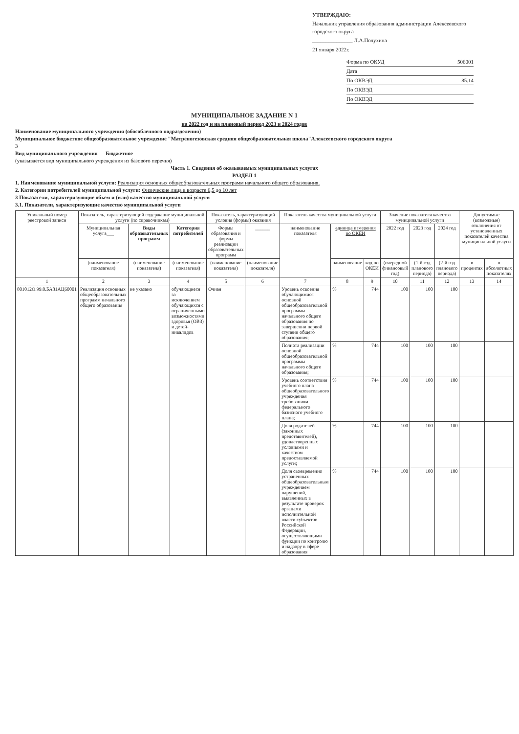УТВЕРЖДАЮ:
Начальник управления образования администрации Алексеевского городского округа
_______________ Л.А.Полухина
21 января 2022г.
Форма по ОКУД 506001
Дата
По ОКВЭД 85.14
По ОКВЭД
По ОКВЭД
МУНИЦИПАЛЬНОЕ ЗАДАНИЕ N 1
на 2022 год и на плановый период 2023 и 2024 годов
Наименование муниципального учреждения (обособленного подразделения)
Муниципальное бюджетное общеобразовательное учреждение "Матреногезовская средняя общеобразовательная школа"Алексеевского городского округа
3
Вид муниципального учреждения Бюджетное
(указывается вид муниципального учреждения из базового перечня)
Часть 1. Сведения об оказываемых муниципальных услугах
РАЗДЕЛ 1
1. Наименование муниципальной услуги: Реализация основных общеобразовательных программ начального общего образования.
2. Категории потребителей муниципальной услуги: Физические лица в возрасте 6,5 до 10 лет
3 Показатели, характеризующие объем и (или) качество муниципальной услуги
3.1. Показатели, характеризующие качество муниципальной услуги
| Уникальный номер реестровой записи | Показатель, характеризующий содержание муниципальной услуги (по справочникам) | | | Показатель, характеризующий условия (формы) оказания | | Показатель качества муниципальной услуги | | | Значение показателя качества муниципальной услуги | | | Допустимые (возможные) отклонения от установленных показателей качества муниципальной услуги | |
| --- | --- | --- | --- | --- | --- | --- | --- | --- | --- | --- | --- | --- | --- |
| | Муниципальная услуга___ | Виды образовательных программ | Категория потребителей | Формы образования и формы реализации образовательных программ | ______ | наименование показателя | единица измерения по ОКЕИ | | 2022 год | 2023 год | 2024 год | | |
| | (наименование показателя) | (наименование показателя) | (наименование показателя) | (наименование показателя) | (наименование показателя) | | наименование | код по ОКЕИ | (очередной финансовый год) | (1-й год планового периода) | (2-й год планового периода) | в процентах | в абсолютных показателях |
| 1 | 2 | 3 | 4 | 5 | 6 | 7 | 8 | 9 | 10 | 11 | 12 | 13 | 14 |
| 801012О.99.0.БА81АЦ60001 | Реализация основных общеобразовательных программ начального общего образования | не указано | обучающиеся за исключением обучающихся с ограниченными возможностями здоровья (ОВЗ) и детей-инвалидов | Очная | | Уровень освоения обучающимися основной общеобразовательной программы начального общего образования по завершении первой ступени общего образования; | % | 744 | 100 | 100 | 100 | | |
| | | | | | | Полнота реализации основной общеобразовательной программы начального общего образования; | % | 744 | 100 | 100 | 100 | | |
| | | | | | | Уровень соответствия учебного плана общеобразовательного учреждения требованиям федерального базисного учебного плана; | % | 744 | 100 | 100 | 100 | | |
| | | | | | | Доля родителей (законных представителей), удовлетворенных условиями и качеством предоставляемой услуги; | % | 744 | 100 | 100 | 100 | | |
| | | | | | | Доля своевременно устраненных общеобразовательным учреждением нарушений, выявленных в результате проверок органами исполнительной власти субъектов Российской Федерации, осуществляющими функции по контролю и надзору в сфере образования | % | 744 | 100 | 100 | 100 | | |